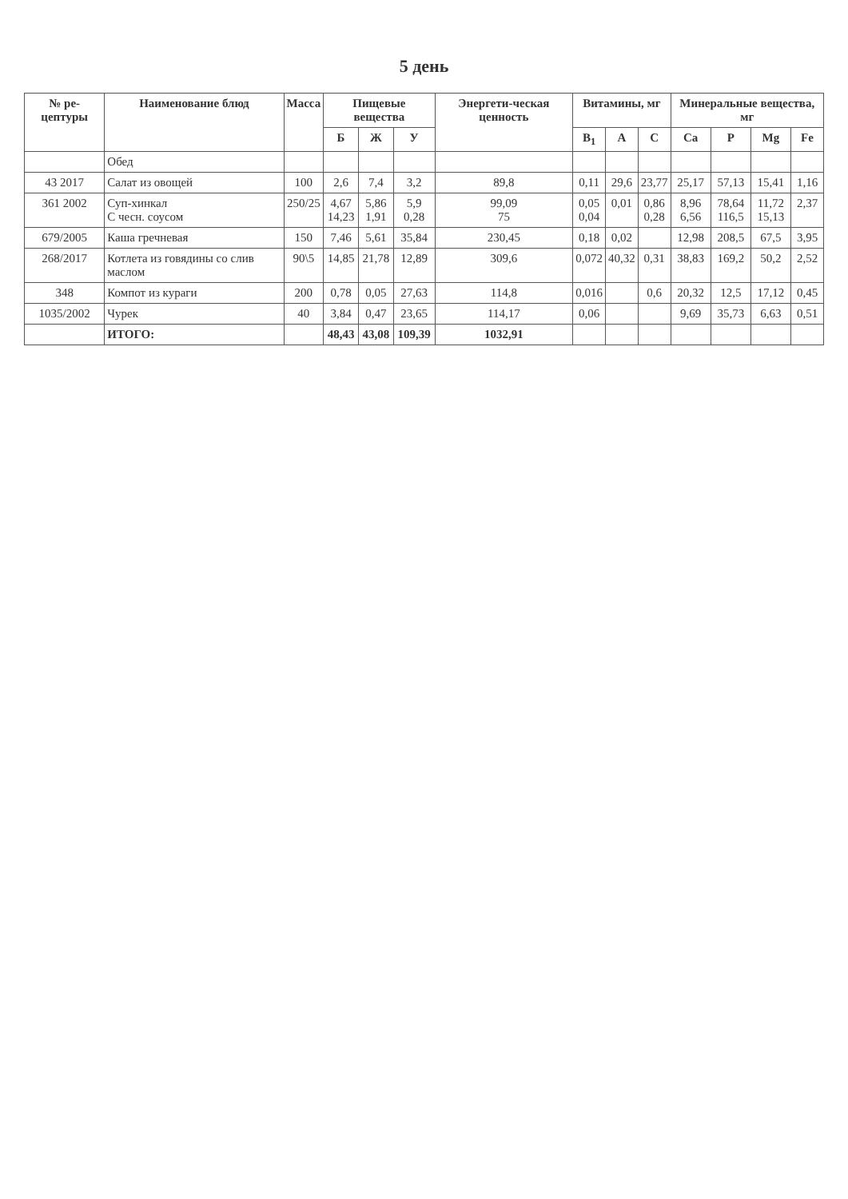5 день
| № ре-цептуры | Наименование блюд | Масса | Пищевые вещества | | | Энергети-ческая ценность | Витамины, мг | | | Минеральные вещества, мг | | | |
| --- | --- | --- | --- | --- | --- | --- | --- | --- | --- | --- | --- | --- | --- |
| | | | Б | Ж | У | | B<sub>1</sub> | A | C | Ca | P | Mg | Fe |
| | Обед | | | | | | | | | | | | |
| 43 2017 | Салат из овощей | 100 | 2,6 | 7,4 | 3,2 | 89,8 | 0,11 | 29,6 | 23,77 | 25,17 | 57,13 | 15,41 | 1,16 |
| 361 2002 | Суп-хинкал С чесн. соусом | 250/25 | 4,67 14,23 | 5,86 1,91 | 5,9 0,28 | 99,09 75 | 0,05 0,04 | 0,01 | 0,86 0,28 | 8,96 6,56 | 78,64 116,5 | 11,72 15,13 | 2,37 |
| 679/2005 | Каша гречневая | 150 | 7,46 | 5,61 | 35,84 | 230,45 | 0,18 | 0,02 | | 12,98 | 208,5 | 67,5 | 3,95 |
| 268/2017 | Котлета из говядины со слив маслом | 90\5 | 14,85 | 21,78 | 12,89 | 309,6 | 0,072 | 40,32 | 0,31 | 38,83 | 169,2 | 50,2 | 2,52 |
| 348 | Компот из кураги | 200 | 0,78 | 0,05 | 27,63 | 114,8 | 0,016 | | 0,6 | 20,32 | 12,5 | 17,12 | 0,45 |
| 1035/2002 | Чурек | 40 | 3,84 | 0,47 | 23,65 | 114,17 | 0,06 | | | 9,69 | 35,73 | 6,63 | 0,51 |
| | ИТОГО: | | 48,43 | 43,08 | 109,39 | 1032,91 | | | | | | | |